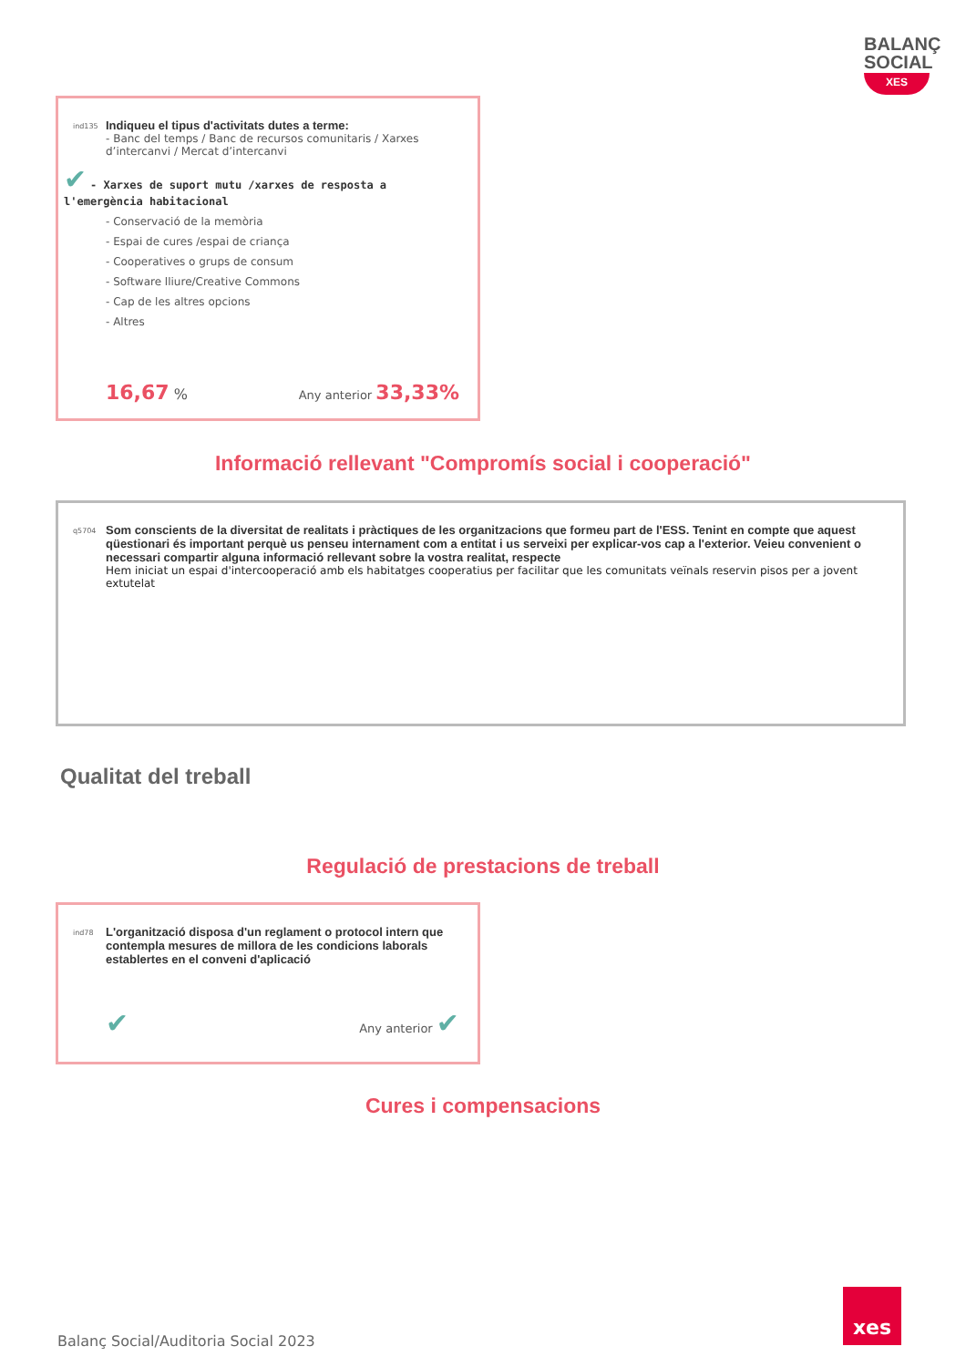BALANÇ
SOCIAL
XES
ind135
Indiqueu el tipus d'activitats dutes a terme:
- Banc del temps / Banc de recursos comunitaris / Xarxes d’intercanvi / Mercat d’intercanvi
✔ - Xarxes de suport mutu /xarxes de resposta a l'emergència habitacional
- Conservació de la memòria
- Espai de cures /espai de criança
- Cooperatives o grups de consum
- Software lliure/Creative Commons
- Cap de les altres opcions
- Altres
16,67 % Any anterior 33,33%
Informació rellevant "Compromís social i cooperació"
q5704
Som conscients de la diversitat de realitats i pràctiques de les organitzacions que formeu part de l'ESS. Tenint en compte que aquest qüestionari és important perquè us penseu internament com a entitat i us serveixi per explicar-vos cap a l'exterior. Veieu convenient o necessari compartir alguna informació rellevant sobre la vostra realitat, respecte
Hem iniciat un espai d'intercooperació amb els habitatges cooperatius per facilitar que les comunitats veïnals reservin pisos per a jovent extutelat
Qualitat del treball
Regulació de prestacions de treball
ind78
L'organització disposa d'un reglament o protocol intern que contempla mesures de millora de les condicions laborals establertes en el conveni d'aplicació
✔ Any anterior ✔
Cures i compensacions
Balanç Social/Auditoria Social 2023
xes